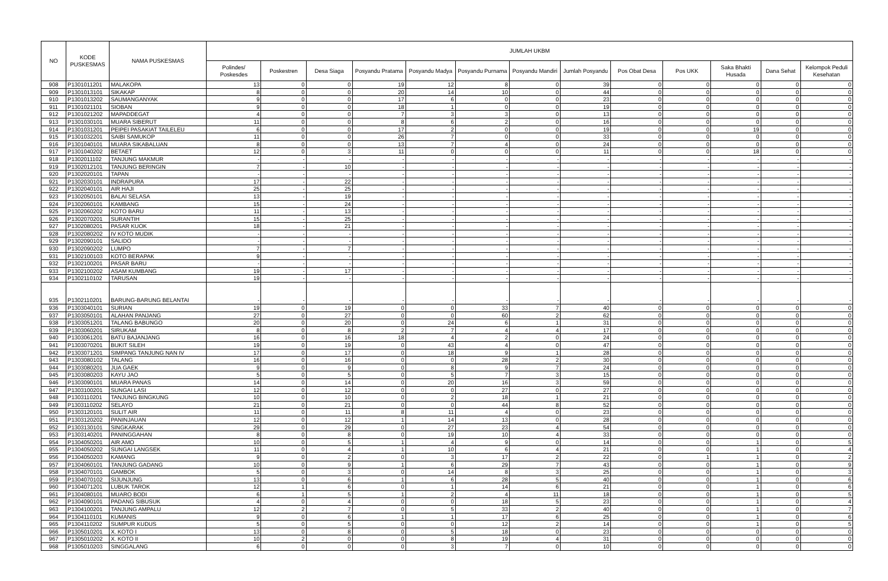| NO | KODE PUSKESMAS | NAMA PUSKESMAS | JUMLAH UKBM | | | | | | | | | | | | |
| --- | --- | --- | --- | --- | --- | --- | --- | --- | --- | --- | --- | --- | --- | --- | --- |
| | | | Polindes/ Poskesdes | Poskestren | Desa Siaga | Posyandu Pratama | Posyandu Madya | Posyandu Purnama | Posyandu Mandiri | Jumlah Posyandu | Pos Obat Desa | Pos UKK | Saka Bhakti Husada | Dana Sehat | Kelompok Peduli Kesehatan |
| 908 | P1301011201 | MALAKOPA | 13 | 0 | 0 | 19 | 12 | 8 | 0 | 39 | 0 | 0 | 0 | 0 | 0 |
| 909 | P1301013101 | SIKAKAP | 8 | 0 | 0 | 20 | 14 | 10 | 0 | 44 | 0 | 0 | 0 | 0 | 0 |
| 910 | P1301013202 | SAUMANGANYAK | 9 | 0 | 0 | 17 | 6 | 0 | 0 | 23 | 0 | 0 | 0 | 0 | 0 |
| 911 | P1301021101 | SIOBAN | 9 | 0 | 0 | 18 | 1 | 0 | 0 | 19 | 0 | 0 | 0 | 0 | 0 |
| 912 | P1301021202 | MAPADDEGAT | 4 | 0 | 0 | 7 | 3 | 3 | 0 | 13 | 0 | 0 | 0 | 0 | 0 |
| 913 | P1301030101 | MUARA SIBERUT | 11 | 0 | 0 | 8 | 6 | 2 | 0 | 16 | 0 | 0 | 0 | 0 | 0 |
| 914 | P1301031201 | PEIPEI PASAKIAT TAILELEU | 6 | 0 | 0 | 17 | 2 | 0 | 0 | 19 | 0 | 0 | 19 | 0 | 0 |
| 915 | P1301032201 | SAIBI SAMUKOP | 11 | 0 | 0 | 26 | 7 | 0 | 0 | 33 | 0 | 0 | 0 | 0 | 0 |
| 916 | P1301040101 | MUARA SIKABALUAN | 8 | 0 | 0 | 13 | 7 | 4 | 0 | 24 | 0 | 0 | 0 | 0 | 0 |
| 917 | P1301040202 | BETAET | 12 | 0 | 3 | 11 | 0 | 0 | 0 | 11 | 0 | 0 | 18 | 0 | 0 |
| 918 | P1302011102 | TANJUNG MAKMUR | - | - | - | - | - | - | - | - | - | - | - | - | - |
| 919 | P1302012101 | TANJUNG BERINGIN | 7 | - | 10 | - | - | - | - | - | - | - | - | - | - |
| 920 | P1302020101 | TAPAN | - | - | - | - | - | - | - | - | - | - | - | - | - |
| 921 | P1302030101 | INDRAPURA | 17 | - | 22 | - | - | - | - | - | - | - | - | - | - |
| 922 | P1302040101 | AIR HAJI | 25 | - | 25 | - | - | - | - | - | - | - | - | - | - |
| 923 | P1302050101 | BALAI SELASA | 13 | - | 19 | - | - | - | - | - | - | - | - | - | - |
| 924 | P1302060101 | KAMBANG | 15 | - | 24 | - | - | - | - | - | - | - | - | - | - |
| 925 | P1302060202 | KOTO BARU | 11 | - | 13 | - | - | - | - | - | - | - | - | - | - |
| 926 | P1302070201 | SURANTIH | 15 | - | 25 | - | - | - | - | - | - | - | - | - | - |
| 927 | P1302080201 | PASAR KUOK | 18 | - | 21 | - | - | - | - | - | - | - | - | - | - |
| 928 | P1302080202 | IV KOTO MUDIK | - | - | - | - | - | - | - | - | - | - | - | - | - |
| 929 | P1302090101 | SALIDO | - | - | - | - | - | - | - | - | - | - | - | - | - |
| 930 | P1302090202 | LUMPO | 7 | - | 7 | - | - | - | - | - | - | - | - | - | - |
| 931 | P1302100103 | KOTO BERAPAK | 9 | - | - | - | - | - | - | - | - | - | - | - | - |
| 932 | P1302100201 | PASAR BARU | - | - | - | - | - | - | - | - | - | - | - | - | - |
| 933 | P1302100202 | ASAM KUMBANG | 19 | - | 17 | - | - | - | - | - | - | - | - | - | - |
| 934 | P1302110102 | TARUSAN | 19 | - | - | - | - | - | - | - | - | - | - | - | - |
| 935 | P1302110201 | BARUNG-BARUNG BELANTAI | - | - | - | - | - | - | - | - | - | - | - | - | - |
| 936 | P1303040101 | SURIAN | 19 | 0 | 19 | 0 | 0 | 33 | 7 | 40 | 0 | 0 | 0 | 0 | 0 |
| 937 | P1303050101 | ALAHAN PANJANG | 27 | 0 | 27 | 0 | 0 | 60 | 2 | 62 | 0 | 0 | 0 | 0 | 0 |
| 938 | P1303051201 | TALANG BABUNGO | 20 | 0 | 20 | 0 | 24 | 6 | 1 | 31 | 0 | 0 | 0 | 0 | 0 |
| 939 | P1303060201 | SIRUKAM | 8 | 0 | 8 | 2 | 7 | 4 | 4 | 17 | 0 | 0 | 0 | 0 | 0 |
| 940 | P1303061201 | BATU BAJANJANG | 16 | 0 | 16 | 18 | 4 | 2 | 0 | 24 | 0 | 0 | 0 | 0 | 0 |
| 941 | P1303070201 | BUKIT SILEH | 19 | 0 | 19 | 0 | 43 | 4 | 0 | 47 | 0 | 0 | 0 | 0 | 0 |
| 942 | P1303071201 | SIMPANG TANJUNG NAN IV | 17 | 0 | 17 | 0 | 18 | 9 | 1 | 28 | 0 | 0 | 0 | 0 | 0 |
| 943 | P1303080102 | TALANG | 16 | 0 | 16 | 0 | 0 | 28 | 2 | 30 | 0 | 0 | 0 | 0 | 0 |
| 944 | P1303080201 | JUA GAEK | 9 | 0 | 9 | 0 | 8 | 9 | 7 | 24 | 0 | 0 | 0 | 0 | 0 |
| 945 | P1303080203 | KAYU JAO | 5 | 0 | 5 | 0 | 5 | 7 | 3 | 15 | 0 | 0 | 0 | 0 | 0 |
| 946 | P1303090101 | MUARA PANAS | 14 | 0 | 14 | 0 | 20 | 16 | 3 | 59 | 0 | 0 | 0 | 0 | 0 |
| 947 | P1303100201 | SUNGAI LASI | 12 | 0 | 12 | 0 | 0 | 27 | 0 | 27 | 0 | 0 | 0 | 0 | 0 |
| 948 | P1303110201 | TANJUNG BINGKUNG | 10 | 0 | 10 | 0 | 2 | 18 | 1 | 21 | 0 | 0 | 0 | 0 | 0 |
| 949 | P1303110202 | SELAYO | 21 | 0 | 21 | 0 | 0 | 44 | 8 | 52 | 0 | 0 | 0 | 0 | 0 |
| 950 | P1303120101 | SULIT AIR | 11 | 0 | 11 | 8 | 11 | 4 | 0 | 23 | 0 | 0 | 0 | 0 | 0 |
| 951 | P1303120202 | PANINJAUAN | 12 | 0 | 12 | 1 | 14 | 13 | 0 | 28 | 0 | 0 | 0 | 0 | 0 |
| 952 | P1303130101 | SINGKARAK | 29 | 0 | 29 | 0 | 27 | 23 | 4 | 54 | 0 | 0 | 0 | 0 | 0 |
| 953 | P1303140201 | PANINGGAHAN | 8 | 0 | 8 | 0 | 19 | 10 | 4 | 33 | 0 | 0 | 0 | 0 | 0 |
| 954 | P1304050201 | AIR AMO | 10 | 0 | 5 | 1 | 4 | 9 | 0 | 14 | 0 | 0 | 1 | 0 | 5 |
| 955 | P1304050202 | SUNGAI LANGSEK | 11 | 0 | 4 | 1 | 10 | 6 | 4 | 21 | 0 | 0 | 1 | 0 | 4 |
| 956 | P1304050203 | KAMANG | 9 | 0 | 2 | 0 | 3 | 17 | 2 | 22 | 0 | 1 | 1 | 0 | 2 |
| 957 | P1304060101 | TANJUNG GADANG | 10 | 0 | 9 | 1 | 6 | 29 | 7 | 43 | 0 | 0 | 1 | 0 | 9 |
| 958 | P1304070101 | GAMBOK | 5 | 0 | 3 | 0 | 14 | 8 | 3 | 25 | 0 | 0 | 1 | 0 | 3 |
| 959 | P1304070102 | SIJUNJUNG | 13 | 0 | 6 | 1 | 6 | 28 | 5 | 40 | 0 | 0 | 1 | 0 | 6 |
| 960 | P1304071201 | LUBUK TAROK | 12 | 1 | 6 | 0 | 1 | 14 | 6 | 21 | 0 | 0 | 1 | 0 | 6 |
| 961 | P1304080101 | MUARO BODI | 6 | 1 | 5 | 1 | 2 | 4 | 11 | 18 | 0 | 0 | 1 | 0 | 5 |
| 962 | P1304090101 | PADANG SIBUSUK | 4 | 0 | 4 | 0 | 0 | 18 | 5 | 23 | 0 | 0 | 1 | 0 | 4 |
| 963 | P1304100201 | TANJUNG AMPALU | 12 | 2 | 7 | 0 | 5 | 33 | 2 | 40 | 0 | 0 | 1 | 0 | 7 |
| 964 | P1304110101 | KUMANIS | 9 | 0 | 6 | 1 | 1 | 17 | 6 | 25 | 0 | 0 | 1 | 0 | 6 |
| 965 | P1304110202 | SUMPUR KUDUS | 5 | 0 | 5 | 0 | 0 | 12 | 2 | 14 | 0 | 0 | 1 | 0 | 5 |
| 966 | P1305010201 | X. KOTO I | 13 | 0 | 8 | 0 | 5 | 18 | 0 | 23 | 0 | 0 | 0 | 0 | 0 |
| 967 | P1305010202 | X. KOTO II | 10 | 2 | 0 | 0 | 8 | 19 | 4 | 31 | 0 | 0 | 0 | 0 | 0 |
| 968 | P1305010203 | SINGGALANG | 6 | 0 | 0 | 0 | 3 | 7 | 0 | 10 | 0 | 0 | 0 | 0 | 0 |